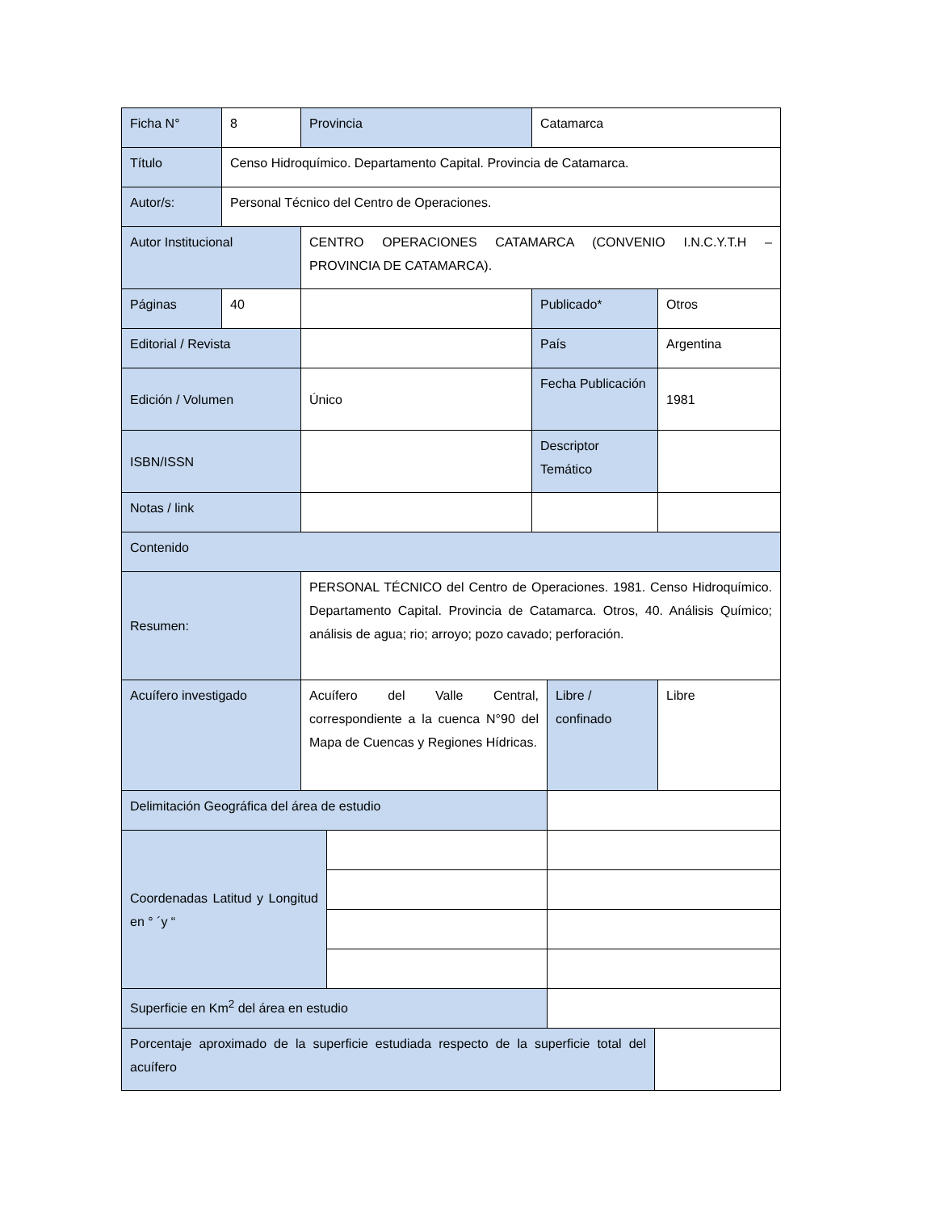| Ficha N° | 8 | Provincia | | Catamarca | | | |
| Título | Censo Hidroquímico. Departamento Capital. Provincia de Catamarca. | | | | | | |
| Autor/s: | Personal Técnico del Centro de Operaciones. | | | | | | |
| Autor Institucional | | CENTRO OPERACIONES CATAMARCA (CONVENIO I.N.C.Y.T.H – PROVINCIA DE CATAMARCA). | | | | | |
| Páginas | 40 | | | Publicado* | | | Otros |
| Editorial / Revista | | | | País | | | Argentina |
| Edición / Volumen | | Único | | Fecha Publicación | | | 1981 |
| ISBN/ISSN | | | | Descriptor Temático | | | |
| Notas / link | | | | | | | |
| Contenido | | | | | | | |
| Resumen: | | PERSONAL TÉCNICO del Centro de Operaciones. 1981. Censo Hidroquímico. Departamento Capital. Provincia de Catamarca. Otros, 40. Análisis Químico; análisis de agua; rio; arroyo; pozo cavado; perforación. | | | | | |
| Acuífero investigado | | Acuífero del Valle Central, correspondiente a la cuenca N°90 del Mapa de Cuencas y Regiones Hídricas. | | | Libre / confinado | | Libre |
| Delimitación Geográfica del área de estudio | | | | | | | |
| Coordenadas Latitud y Longitud en ° ´y “ | | | | | | | |
| Superficie en Km<sup>2</sup> del área en estudio | | | | | | | |
| Porcentaje aproximado de la superficie estudiada respecto de la superficie total del acuífero | | | | | | | |